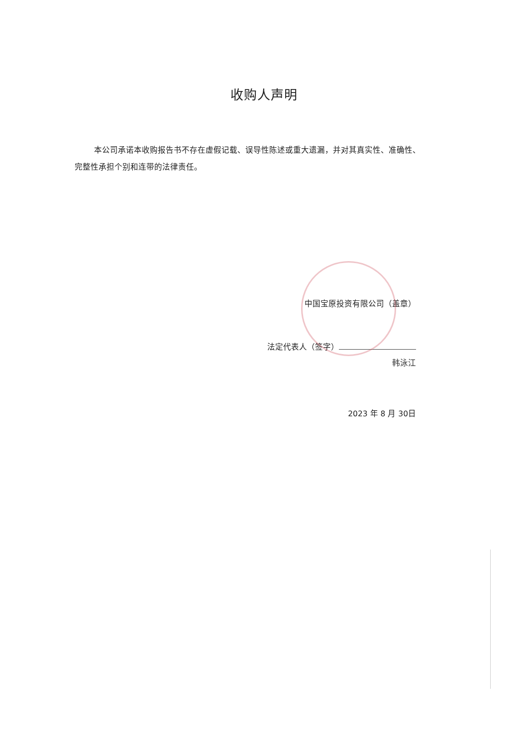收购人声明
本公司承诺本收购报告书不存在虚假记载、误导性陈述或重大遗漏，并对其真实性、准确性、完整性承担个别和连带的法律责任。
中国宝原投资有限公司（盖章）
法定代表人（签字）
韩泳江
2023 年 8 月 30日